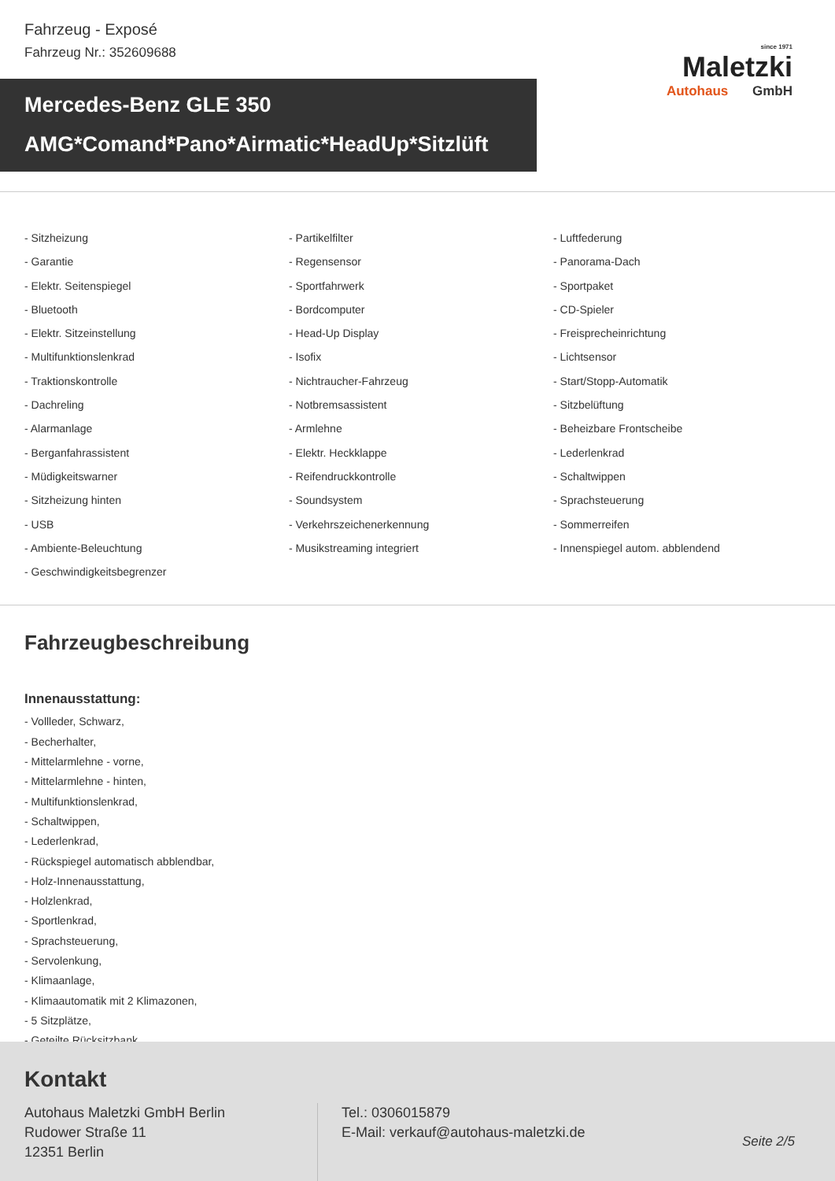Fahrzeug - Exposé
Fahrzeug Nr.: 352609688
since 1971
Maletzki
Autohaus GmbH
Mercedes-Benz GLE 350
AMG*Comand*Pano*Airmatic*HeadUp*Sitzlüft
- Sitzheizung
- Partikelfilter
- Luftfederung
- Garantie
- Regensensor
- Panorama-Dach
- Elektr. Seitenspiegel
- Sportfahrwerk
- Sportpaket
- Bluetooth
- Bordcomputer
- CD-Spieler
- Elektr. Sitzeinstellung
- Head-Up Display
- Freisprecheinrichtung
- Multifunktionslenkrad
- Isofix
- Lichtsensor
- Traktionskontrolle
- Nichtraucher-Fahrzeug
- Start/Stopp-Automatik
- Dachreling
- Notbremsassistent
- Sitzbelüftung
- Alarmanlage
- Armlehne
- Beheizbare Frontscheibe
- Berganfahrassistent
- Elektr. Heckklappe
- Lederlenkrad
- Müdigkeitswarner
- Reifendruckkontrolle
- Schaltwippen
- Sitzheizung hinten
- Soundsystem
- Sprachsteuerung
- USB
- Verkehrszeichenerkennung
- Sommerreifen
- Ambiente-Beleuchtung
- Musikstreaming integriert
- Innenspiegel autom. abblendend
- Geschwindigkeitsbegrenzer
Fahrzeugbeschreibung
Innenausstattung:
- Vollleder, Schwarz,
- Becherhalter,
- Mittelarmlehne - vorne,
- Mittelarmlehne - hinten,
- Multifunktionslenkrad,
- Schaltwippen,
- Lederlenkrad,
- Rückspiegel automatisch abblendbar,
- Holz-Innenausstattung,
- Holzlenkrad,
- Sportlenkrad,
- Sprachsteuerung,
- Servolenkung,
- Klimaanlage,
- Klimaautomatik mit 2 Klimazonen,
- 5 Sitzplätze,
- Geteilte Rücksitzbank,
Kontakt
Autohaus Maletzki GmbH Berlin
Rudower Straße 11
12351 Berlin
Tel.: 0306015879
E-Mail: verkauf@autohaus-maletzki.de
Seite 2/5